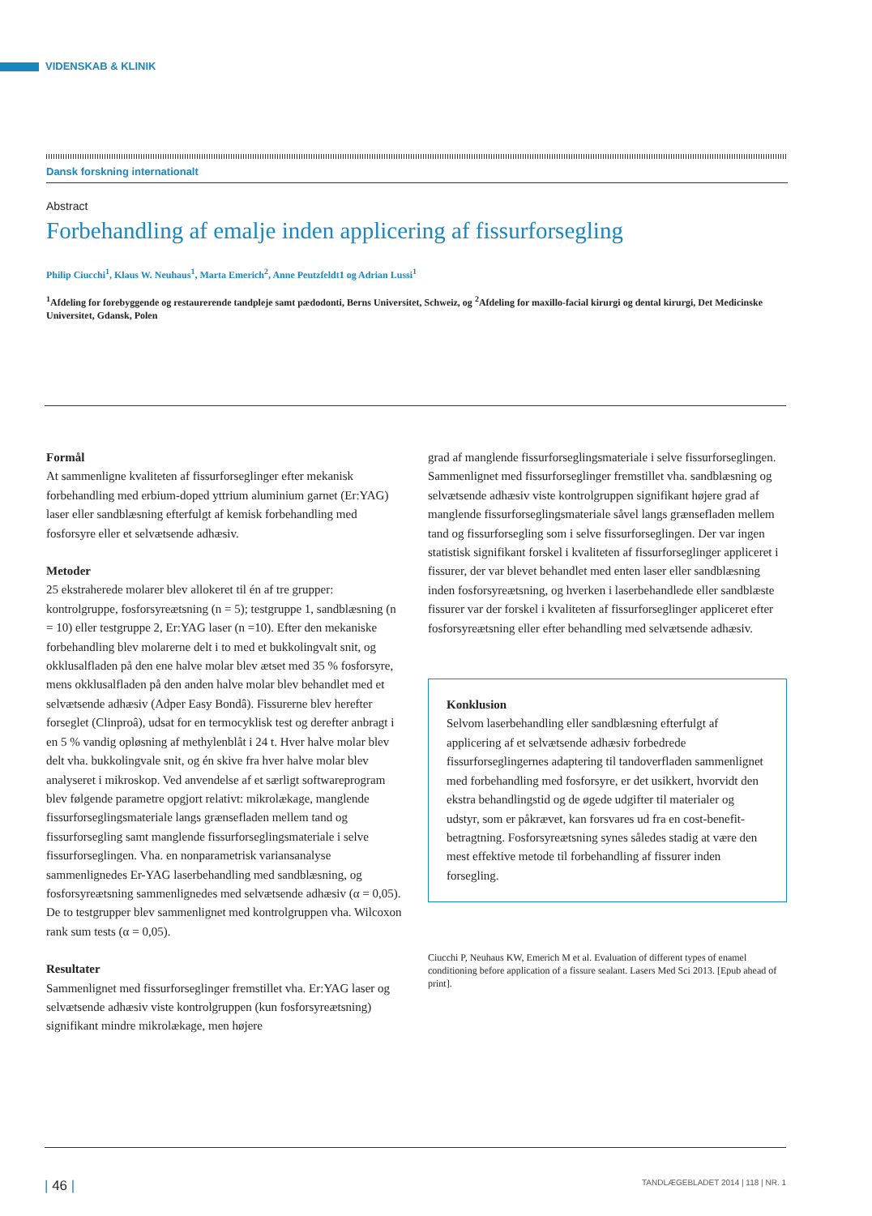VIDENSKAB & KLINIK
Dansk forskning internationalt
Abstract
Forbehandling af emalje inden applicering af fissurforsegling
Philip Ciucchi<sup>1</sup>, Klaus W. Neuhaus<sup>1</sup>, Marta Emerich<sup>2</sup>, Anne Peutzfeldt1 og Adrian Lussi<sup>1</sup>
<sup>1</sup> Afdeling for forebyggende og restaurerende tandpleje samt pædodonti, Berns Universitet, Schweiz, og <sup>2</sup>Afdeling for maxillo-facial kirurgi og dental kirurgi, Det Medicinske Universitet, Gdansk, Polen
Formål
At sammenligne kvaliteten af fissurforseglinger efter mekanisk forbehandling med erbium-doped yttrium aluminium garnet (Er:YAG) laser eller sandblæsning efterfulgt af kemisk forbehandling med fosforsyre eller et selvætsende adhæsiv.
Metoder
25 ekstraherede molarer blev allokeret til én af tre grupper: kontrolgruppe, fosforsyreætsning (n = 5); testgruppe 1, sandblæsning (n = 10) eller testgruppe 2, Er:YAG laser (n =10). Efter den mekaniske forbehandling blev molarerne delt i to med et bukkolingvalt snit, og okklusalfladen på den ene halve molar blev ætset med 35 % fosforsyre, mens okklusalfladen på den anden halve molar blev behandlet med et selvætsende adhæsiv (Adper Easy Bondâ). Fissurerne blev herefter forseglet (Clinproâ), udsat for en termocyklisk test og derefter anbragt i en 5 % vandig opløsning af methylenblåt i 24 t. Hver halve molar blev delt vha. bukkolingvale snit, og én skive fra hver halve molar blev analyseret i mikroskop. Ved anvendelse af et særligt softwareprogram blev følgende parametre opgjort relativt: mikrolækage, manglende fissurforseglingsmateriale langs grænsefladen mellem tand og fissurforsegling samt manglende fissurforseglingsmateriale i selve fissurforseglingen. Vha. en nonparametrisk variansanalyse sammenlignedes Er-YAG laserbehandling med sandblæsning, og fosforsyreætsning sammenlignedes med selvætsende adhæsiv (α = 0,05). De to testgrupper blev sammenlignet med kontrolgruppen vha. Wilcoxon rank sum tests (α = 0,05).
Resultater
Sammenlignet med fissurforseglinger fremstillet vha. Er:YAG laser og selvætsende adhæsiv viste kontrolgruppen (kun fosforsyreætsning) signifikant mindre mikrolækage, men højere
grad af manglende fissurforseglingsmateriale i selve fissurforseglingen. Sammenlignet med fissurforseglinger fremstillet vha. sandblæsning og selvætsende adhæsiv viste kontrolgruppen signifikant højere grad af manglende fissurforseglingsmateriale såvel langs grænsefladen mellem tand og fissurforsegling som i selve fissurforseglingen. Der var ingen statistisk signifikant forskel i kvaliteten af fissurforseglinger appliceret i fissurer, der var blevet behandlet med enten laser eller sandblæsning inden fosforsyreætsning, og hverken i laserbehandlede eller sandblæste fissurer var der forskel i kvaliteten af fissurforseglinger appliceret efter fosforsyreætsning eller efter behandling med selvætsende adhæsiv.
Konklusion
Selvom laserbehandling eller sandblæsning efterfulgt af applicering af et selvætsende adhæsiv forbedrede fissurforseglingernes adaptering til tandoverfladen sammenlignet med forbehandling med fosforsyre, er det usikkert, hvorvidt den ekstra behandlingstid og de øgede udgifter til materialer og udstyr, som er påkrævet, kan forsvares ud fra en cost-benefit-betragtning. Fosforsyreætsning synes således stadig at være den mest effektive metode til forbehandling af fissurer inden forsegling.
Ciucchi P, Neuhaus KW, Emerich M et al. Evaluation of different types of enamel conditioning before application of a fissure sealant. Lasers Med Sci 2013. [Epub ahead of print].
| 46 | TANDLÆGEBLADET 2014 | 118 | NR. 1